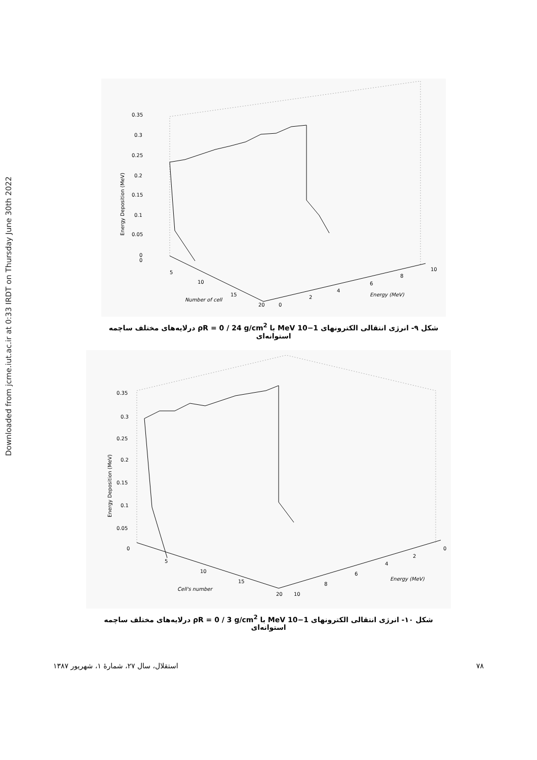Downloaded from jcme.iut.ac.ir at 0:33 IRDT on Thursday June 30th 2022
0.35
0.3
0.25
0.2
0.15
0.1
0.05
0
Energy Deposition (MeV)
0
5
10
15
20
Number of cell
0
2
4
6
8
10
Energy (MeV)
شکل ۹- انرژی انتقالی الکترونهای 1−10 MeV با ρR = 0 / 24 g/cm<sup>2</sup> درلایه‌های مختلف ساچمه استوانه‌ای
0.35
0.3
0.25
0.2
0.15
0.1
0.05
0
Energy Deposition (MeV)
5
10
15
20
10
8
6
4
2
0
Cell's number
Energy (MeV)
شکل ۱۰- انرژی انتقالی الکترونهای 1−10 MeV با ρR = 0 / 3 g/cm<sup>2</sup> درلایه‌های مختلف ساچمه استوانه‌ای
۷۸ استقلال، سال ۲۷، شمارهٔ ۱، شهریور ۱۳۸۷